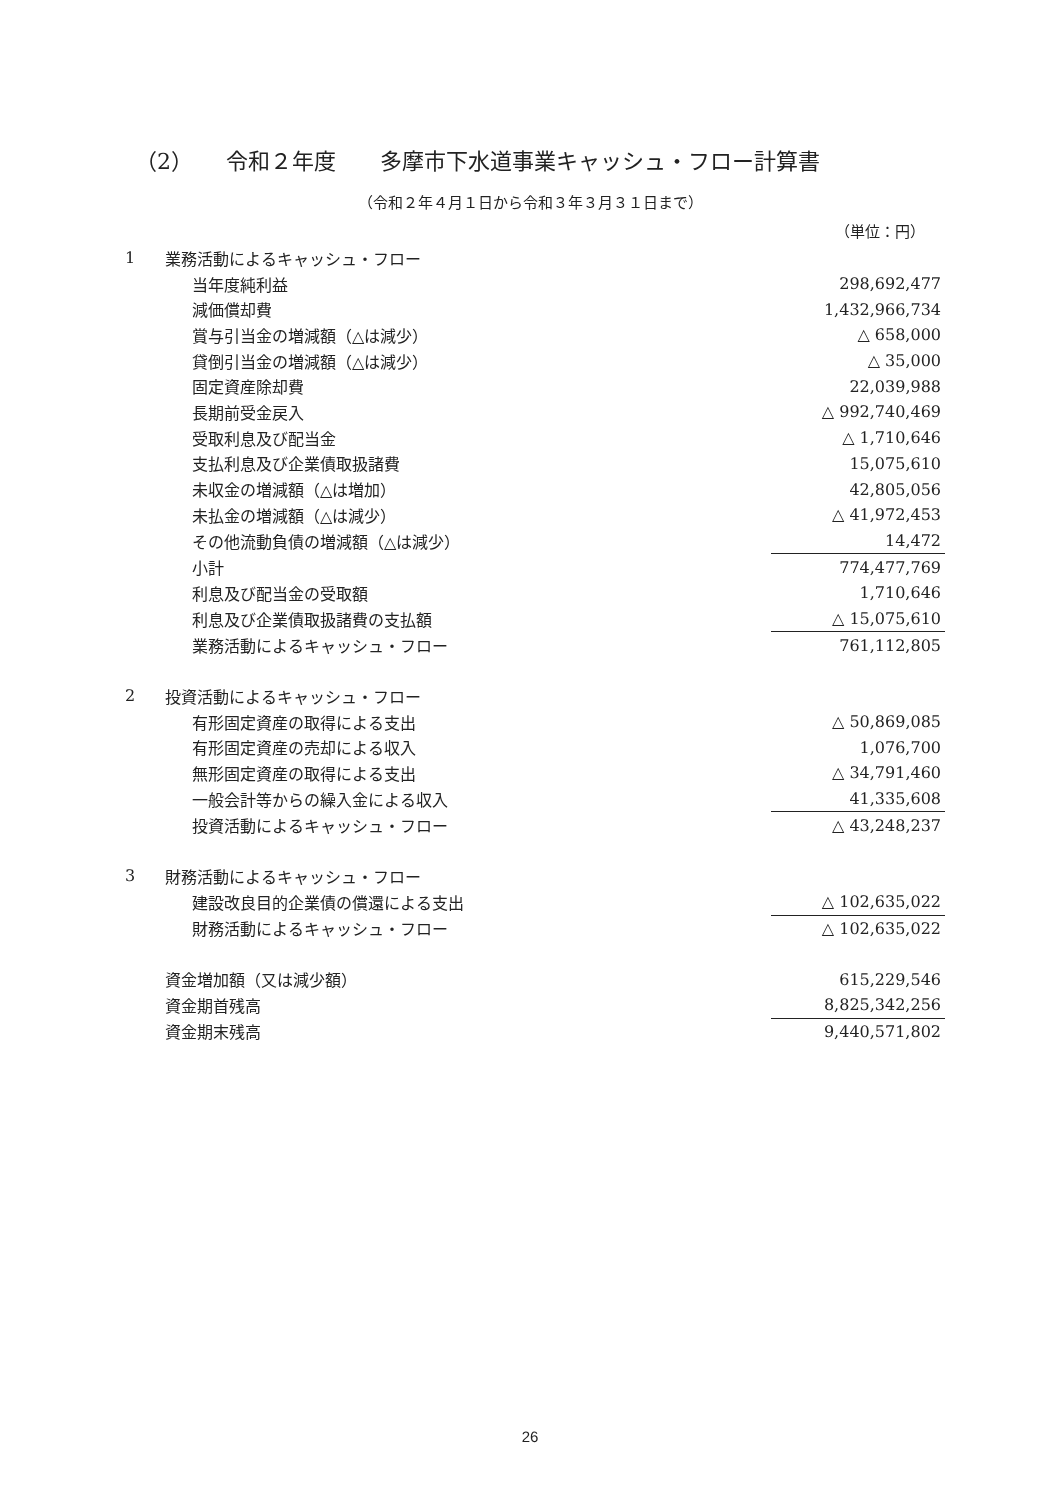（2）　　令和２年度　　多摩市下水道事業キャッシュ・フロー計算書
（令和２年４月１日から令和３年３月３１日まで）
（単位：円）
| 1 | 業務活動によるキャッシュ・フロー | |
| | 当年度純利益 | 298,692,477 |
| | 減価償却費 | 1,432,966,734 |
| | 賞与引当金の増減額（△は減少） | △ 658,000 |
| | 貸倒引当金の増減額（△は減少） | △ 35,000 |
| | 固定資産除却費 | 22,039,988 |
| | 長期前受金戻入 | △ 992,740,469 |
| | 受取利息及び配当金 | △ 1,710,646 |
| | 支払利息及び企業債取扱諸費 | 15,075,610 |
| | 未収金の増減額（△は増加） | 42,805,056 |
| | 未払金の増減額（△は減少） | △ 41,972,453 |
| | その他流動負債の増減額（△は減少） | 14,472 |
| | 小計 | 774,477,769 |
| | 利息及び配当金の受取額 | 1,710,646 |
| | 利息及び企業債取扱諸費の支払額 | △ 15,075,610 |
| | 業務活動によるキャッシュ・フロー | 761,112,805 |
| 2 | 投資活動によるキャッシュ・フロー | |
| | 有形固定資産の取得による支出 | △ 50,869,085 |
| | 有形固定資産の売却による収入 | 1,076,700 |
| | 無形固定資産の取得による支出 | △ 34,791,460 |
| | 一般会計等からの繰入金による収入 | 41,335,608 |
| | 投資活動によるキャッシュ・フロー | △ 43,248,237 |
| 3 | 財務活動によるキャッシュ・フロー | |
| | 建設改良目的企業債の償還による支出 | △ 102,635,022 |
| | 財務活動によるキャッシュ・フロー | △ 102,635,022 |
| | 資金増加額（又は減少額） | 615,229,546 |
| | 資金期首残高 | 8,825,342,256 |
| | 資金期末残高 | 9,440,571,802 |
26